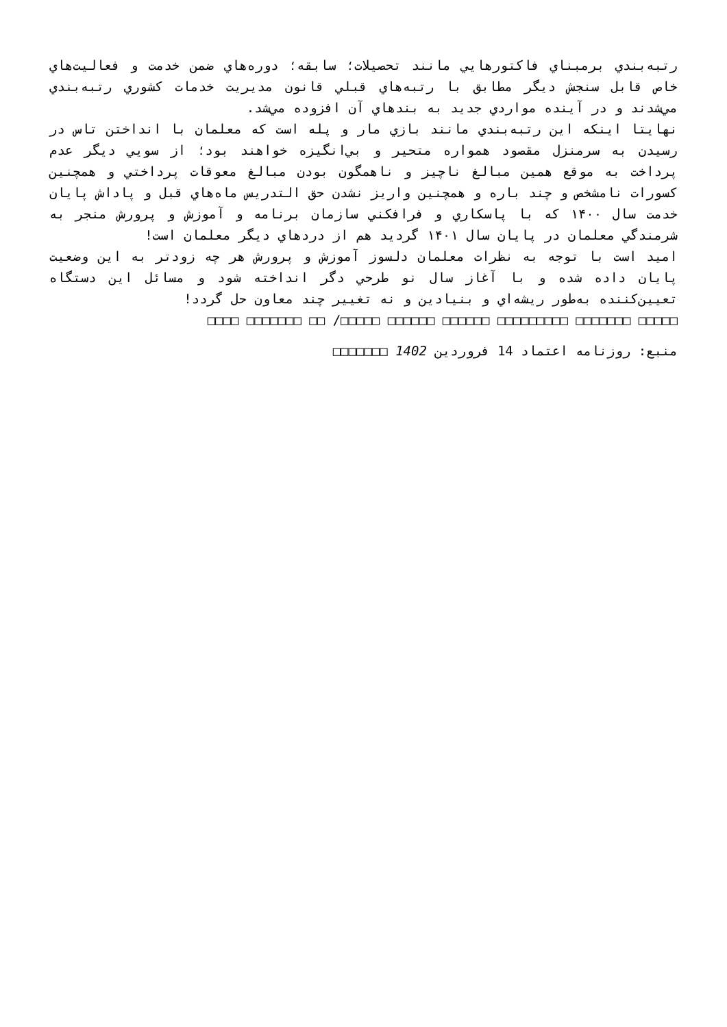رتبه‌بندي برمبناي فاكتورهايي مانند تحصيلات؛ سابقه؛ دوره‌هاي ضمن خدمت و فعاليت‌هاي خاص قابل سنجش ديگر مطابق با رتبه‌هاي قبلي قانون مديريت خدمات كشوري رتبه‌بندي مي‌شدند و در آينده مواردي جديد به بندهاي آن افزوده مي‌شد.
نهايتا اينكه اين رتبه‌بندي مانند بازي مار و پله است كه معلمان با انداختن تاس در رسيدن به سرمنزل مقصود همواره متحير و بي‌انگيزه خواهند بود؛ از سويي ديگر عدم پرداخت به موقع همين مبالغ ناچيز و ناهمگون بودن مبالغ معوقات پرداختي و همچنين كسورات نامشخص و چند باره و همچنين واريز نشدن حق التدريس ماه‌هاي قبل و پاداش پايان خدمت سال ۱۴۰۰ كه با پاسكاري و فرافكني سازمان برنامه و آموزش و پرورش منجر به شرمندگي معلمان در پايان سال ۱۴۰۱ گرديد هم از دردهاي ديگر معلمان است!
اميد است با توجه به نظرات معلمان دلسوز آموزش و پرورش هر چه زودتر به اين وضعيت پايان داده شده و با آغاز سال نو طرحي دگر انداخته شود و مسائل اين دستگاه تعيين‌كننده به‌طور ريشه‌اي و بنيادين و نه تغيير چند معاون حل گردد!
□□□□□ □□□□□□□ □□□□□□□□□ □□□□□□ □□□□□□ □□□□□/ □□ □□□□□□□ □□□□
منبع: روزنامه اعتماد 14 فروردين 1402 □□□□□□□